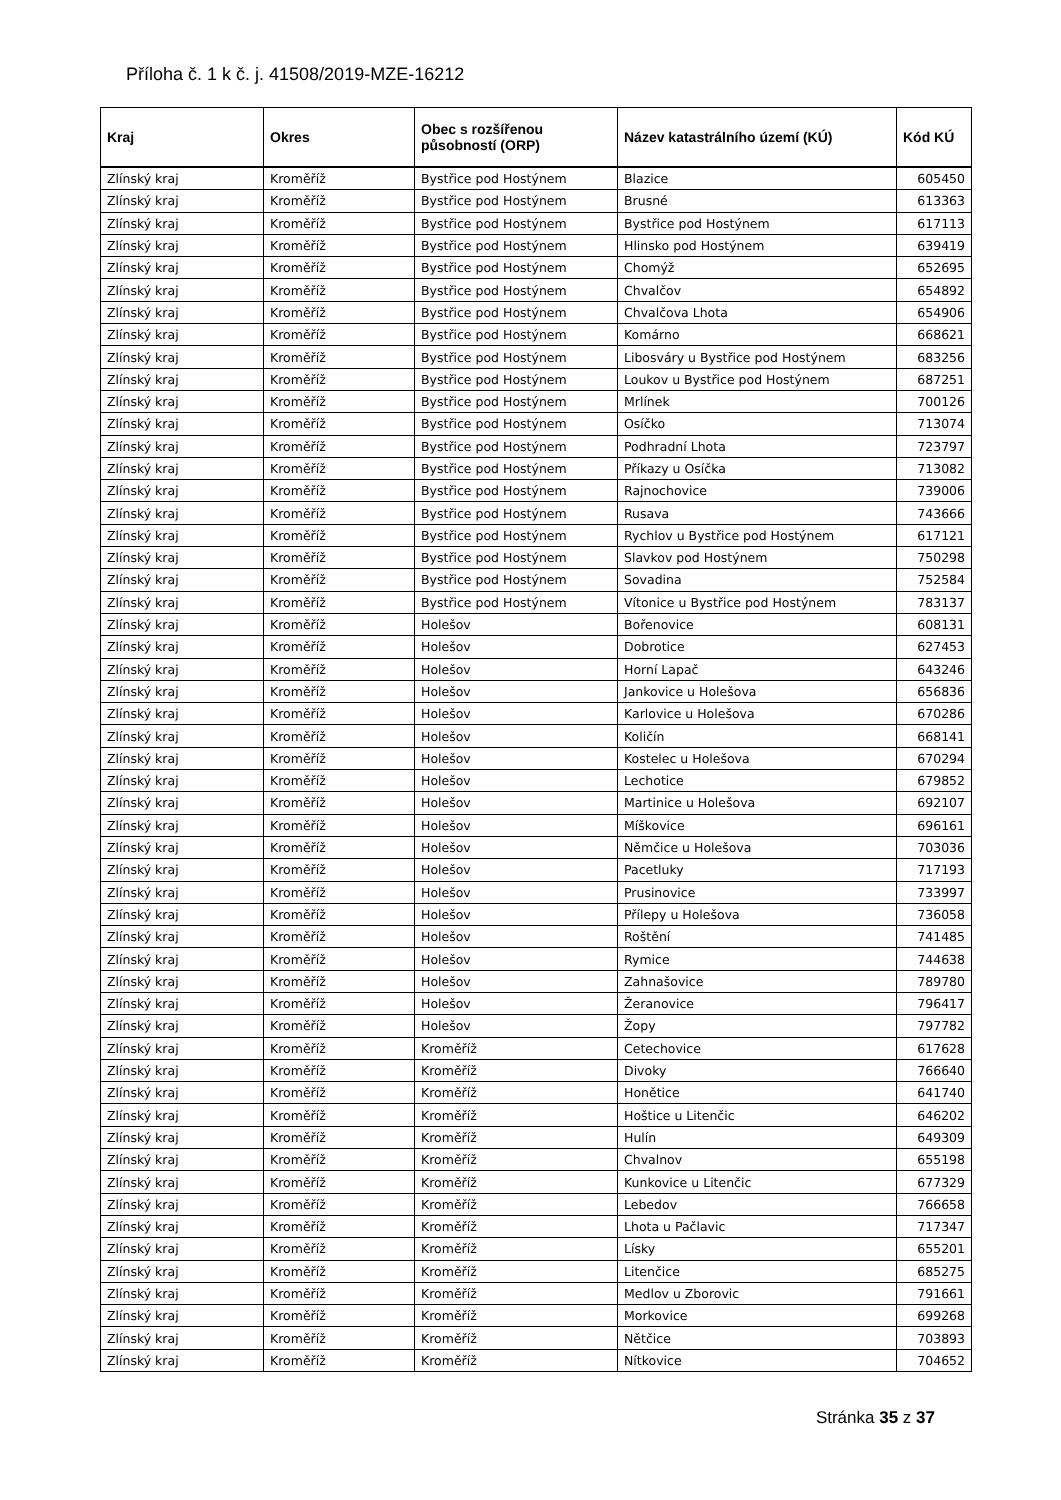Příloha č. 1 k č. j. 41508/2019-MZE-16212
| Kraj | Okres | Obec s rozšířenou působností (ORP) | Název katastrálního území (KÚ) | Kód KÚ |
| --- | --- | --- | --- | --- |
| Zlínský kraj | Kroměříž | Bystřice pod Hostýnem | Blazice | 605450 |
| Zlínský kraj | Kroměříž | Bystřice pod Hostýnem | Brusné | 613363 |
| Zlínský kraj | Kroměříž | Bystřice pod Hostýnem | Bystřice pod Hostýnem | 617113 |
| Zlínský kraj | Kroměříž | Bystřice pod Hostýnem | Hlinsko pod Hostýnem | 639419 |
| Zlínský kraj | Kroměříž | Bystřice pod Hostýnem | Chomýž | 652695 |
| Zlínský kraj | Kroměříž | Bystřice pod Hostýnem | Chvalčov | 654892 |
| Zlínský kraj | Kroměříž | Bystřice pod Hostýnem | Chvalčova Lhota | 654906 |
| Zlínský kraj | Kroměříž | Bystřice pod Hostýnem | Komárno | 668621 |
| Zlínský kraj | Kroměříž | Bystřice pod Hostýnem | Libosváry u Bystřice pod Hostýnem | 683256 |
| Zlínský kraj | Kroměříž | Bystřice pod Hostýnem | Loukov u Bystřice pod Hostýnem | 687251 |
| Zlínský kraj | Kroměříž | Bystřice pod Hostýnem | Mrlínek | 700126 |
| Zlínský kraj | Kroměříž | Bystřice pod Hostýnem | Osíčko | 713074 |
| Zlínský kraj | Kroměříž | Bystřice pod Hostýnem | Podhradní Lhota | 723797 |
| Zlínský kraj | Kroměříž | Bystřice pod Hostýnem | Příkazy u Osíčka | 713082 |
| Zlínský kraj | Kroměříž | Bystřice pod Hostýnem | Rajnochovice | 739006 |
| Zlínský kraj | Kroměříž | Bystřice pod Hostýnem | Rusava | 743666 |
| Zlínský kraj | Kroměříž | Bystřice pod Hostýnem | Rychlov u Bystřice pod Hostýnem | 617121 |
| Zlínský kraj | Kroměříž | Bystřice pod Hostýnem | Slavkov pod Hostýnem | 750298 |
| Zlínský kraj | Kroměříž | Bystřice pod Hostýnem | Sovadina | 752584 |
| Zlínský kraj | Kroměříž | Bystřice pod Hostýnem | Vítonice u Bystřice pod Hostýnem | 783137 |
| Zlínský kraj | Kroměříž | Holešov | Bořenovice | 608131 |
| Zlínský kraj | Kroměříž | Holešov | Dobrotice | 627453 |
| Zlínský kraj | Kroměříž | Holešov | Horní Lapač | 643246 |
| Zlínský kraj | Kroměříž | Holešov | Jankovice u Holešova | 656836 |
| Zlínský kraj | Kroměříž | Holešov | Karlovice u Holešova | 670286 |
| Zlínský kraj | Kroměříž | Holešov | Količín | 668141 |
| Zlínský kraj | Kroměříž | Holešov | Kostelec u Holešova | 670294 |
| Zlínský kraj | Kroměříž | Holešov | Lechotice | 679852 |
| Zlínský kraj | Kroměříž | Holešov | Martinice u Holešova | 692107 |
| Zlínský kraj | Kroměříž | Holešov | Míškovice | 696161 |
| Zlínský kraj | Kroměříž | Holešov | Němčice u Holešova | 703036 |
| Zlínský kraj | Kroměříž | Holešov | Pacetluky | 717193 |
| Zlínský kraj | Kroměříž | Holešov | Prusinovice | 733997 |
| Zlínský kraj | Kroměříž | Holešov | Přílepy u Holešova | 736058 |
| Zlínský kraj | Kroměříž | Holešov | Roštění | 741485 |
| Zlínský kraj | Kroměříž | Holešov | Rymice | 744638 |
| Zlínský kraj | Kroměříž | Holešov | Zahnašovice | 789780 |
| Zlínský kraj | Kroměříž | Holešov | Žeranovice | 796417 |
| Zlínský kraj | Kroměříž | Holešov | Žopy | 797782 |
| Zlínský kraj | Kroměříž | Kroměříž | Cetechovice | 617628 |
| Zlínský kraj | Kroměříž | Kroměříž | Divoky | 766640 |
| Zlínský kraj | Kroměříž | Kroměříž | Honětice | 641740 |
| Zlínský kraj | Kroměříž | Kroměříž | Hoštice u Litenčic | 646202 |
| Zlínský kraj | Kroměříž | Kroměříž | Hulín | 649309 |
| Zlínský kraj | Kroměříž | Kroměříž | Chvalnov | 655198 |
| Zlínský kraj | Kroměříž | Kroměříž | Kunkovice u Litenčic | 677329 |
| Zlínský kraj | Kroměříž | Kroměříž | Lebedov | 766658 |
| Zlínský kraj | Kroměříž | Kroměříž | Lhota u Pačlavic | 717347 |
| Zlínský kraj | Kroměříž | Kroměříž | Lísky | 655201 |
| Zlínský kraj | Kroměříž | Kroměříž | Litenčice | 685275 |
| Zlínský kraj | Kroměříž | Kroměříž | Medlov u Zborovic | 791661 |
| Zlínský kraj | Kroměříž | Kroměříž | Morkovice | 699268 |
| Zlínský kraj | Kroměříž | Kroměříž | Nětčice | 703893 |
| Zlínský kraj | Kroměříž | Kroměříž | Nítkovice | 704652 |
Stránka 35 z 37